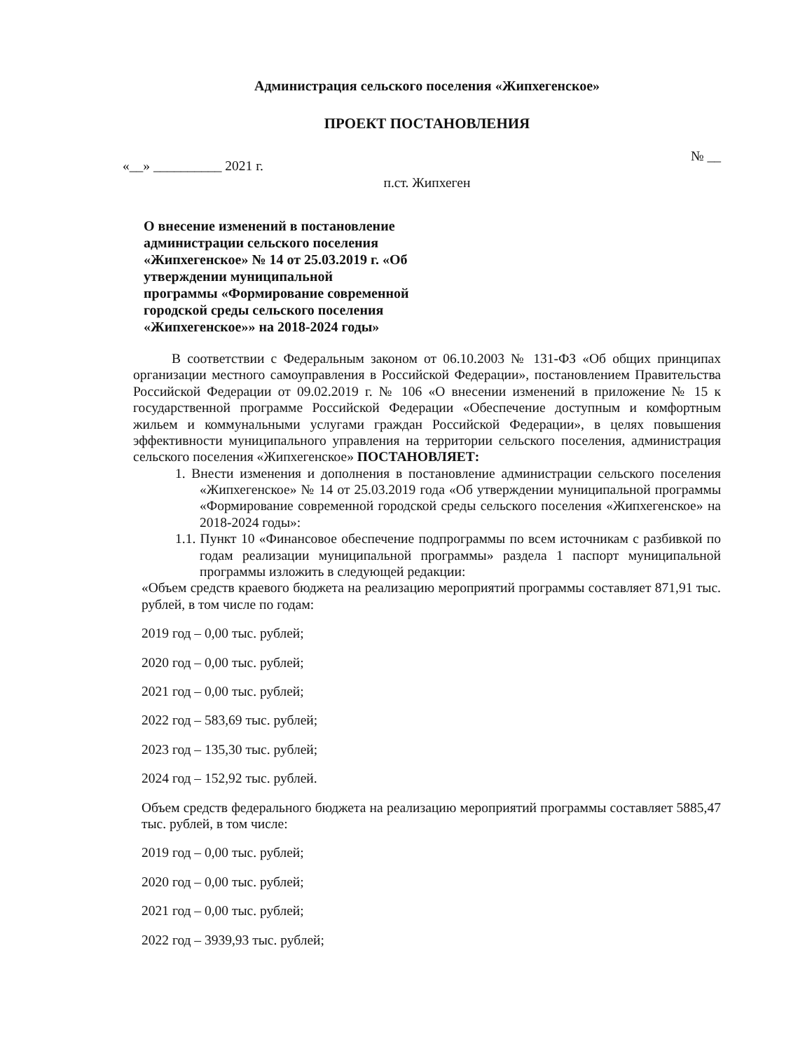Администрация сельского поселения «Жипхегенское»
ПРОЕКТ ПОСТАНОВЛЕНИЯ
«__» __________ 2021 г. № __
п.ст. Жипхеген
О внесение изменений в постановление администрации сельского поселения «Жипхегенское» № 14 от 25.03.2019 г. «Об утверждении муниципальной программы «Формирование современной городской среды сельского поселения «Жипхегенское»» на 2018-2024 годы»
В соответствии с Федеральным законом от 06.10.2003 № 131-ФЗ «Об общих принципах организации местного самоуправления в Российской Федерации», постановлением Правительства Российской Федерации от 09.02.2019 г. № 106 «О внесении изменений в приложение № 15 к государственной программе Российской Федерации «Обеспечение доступным и комфортным жильем и коммунальными услугами граждан Российской Федерации», в целях повышения эффективности муниципального управления на территории сельского поселения, администрация сельского поселения «Жипхегенское» ПОСТАНОВЛЯЕТ:
1. Внести изменения и дополнения в постановление администрации сельского поселения «Жипхегенское» № 14 от 25.03.2019 года «Об утверждении муниципальной программы «Формирование современной городской среды сельского поселения «Жипхегенское» на 2018-2024 годы»:
1.1. Пункт 10 «Финансовое обеспечение подпрограммы по всем источникам с разбивкой по годам реализации муниципальной программы» раздела 1 паспорт муниципальной программы изложить в следующей редакции:
«Объем средств краевого бюджета на реализацию мероприятий программы составляет 871,91 тыс. рублей, в том числе по годам:
2019 год – 0,00 тыс. рублей;
2020 год – 0,00 тыс. рублей;
2021 год – 0,00 тыс. рублей;
2022 год – 583,69 тыс. рублей;
2023 год – 135,30 тыс. рублей;
2024 год – 152,92 тыс. рублей.
Объем средств федерального бюджета на реализацию мероприятий программы составляет 5885,47 тыс. рублей, в том числе:
2019 год – 0,00 тыс. рублей;
2020 год – 0,00 тыс. рублей;
2021 год – 0,00 тыс. рублей;
2022 год – 3939,93 тыс. рублей;